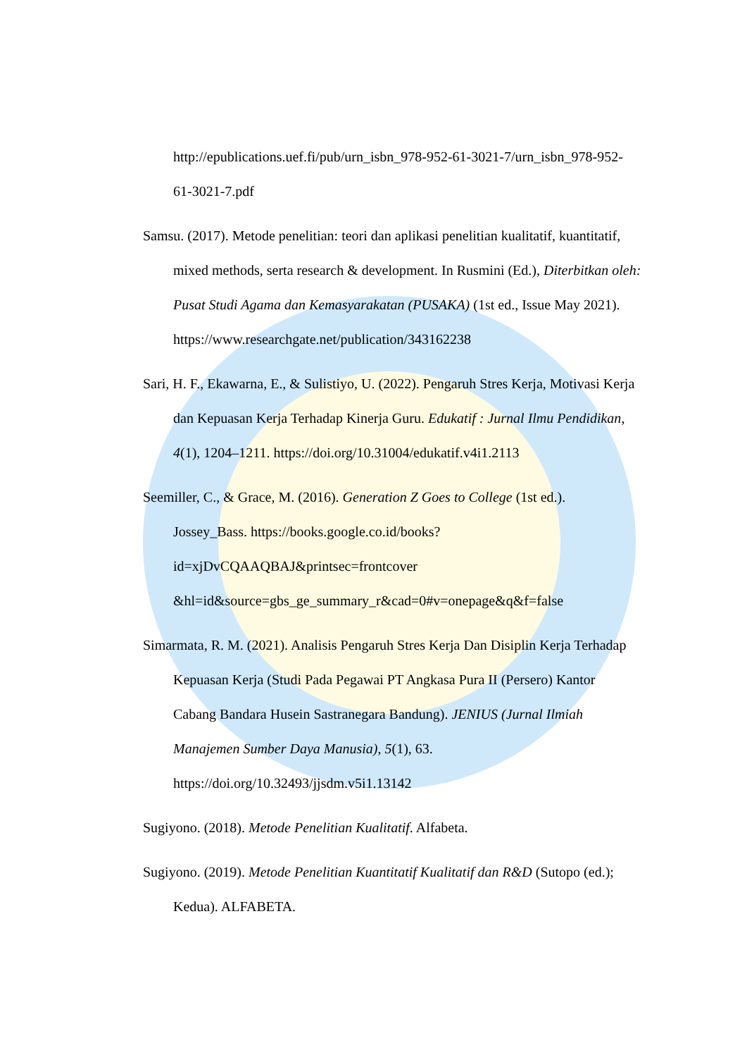http://epublications.uef.fi/pub/urn_isbn_978-952-61-3021-7/urn_isbn_978-952-61-3021-7.pdf
Samsu. (2017). Metode penelitian: teori dan aplikasi penelitian kualitatif, kuantitatif, mixed methods, serta research & development. In Rusmini (Ed.), Diterbitkan oleh: Pusat Studi Agama dan Kemasyarakatan (PUSAKA) (1st ed., Issue May 2021). https://www.researchgate.net/publication/343162238
Sari, H. F., Ekawarna, E., & Sulistiyo, U. (2022). Pengaruh Stres Kerja, Motivasi Kerja dan Kepuasan Kerja Terhadap Kinerja Guru. Edukatif : Jurnal Ilmu Pendidikan, 4(1), 1204–1211. https://doi.org/10.31004/edukatif.v4i1.2113
Seemiller, C., & Grace, M. (2016). Generation Z Goes to College (1st ed.). Jossey_Bass. https://books.google.co.id/books?id=xjDvCQAAQBAJ&printsec=frontcover &hl=id&source=gbs_ge_summary_r&cad=0#v=onepage&q&f=false
Simarmata, R. M. (2021). Analisis Pengaruh Stres Kerja Dan Disiplin Kerja Terhadap Kepuasan Kerja (Studi Pada Pegawai PT Angkasa Pura II (Persero) Kantor Cabang Bandara Husein Sastranegara Bandung). JENIUS (Jurnal Ilmiah Manajemen Sumber Daya Manusia), 5(1), 63. https://doi.org/10.32493/jjsdm.v5i1.13142
Sugiyono. (2018). Metode Penelitian Kualitatif. Alfabeta.
Sugiyono. (2019). Metode Penelitian Kuantitatif Kualitatif dan R&D (Sutopo (ed.); Kedua). ALFABETA.